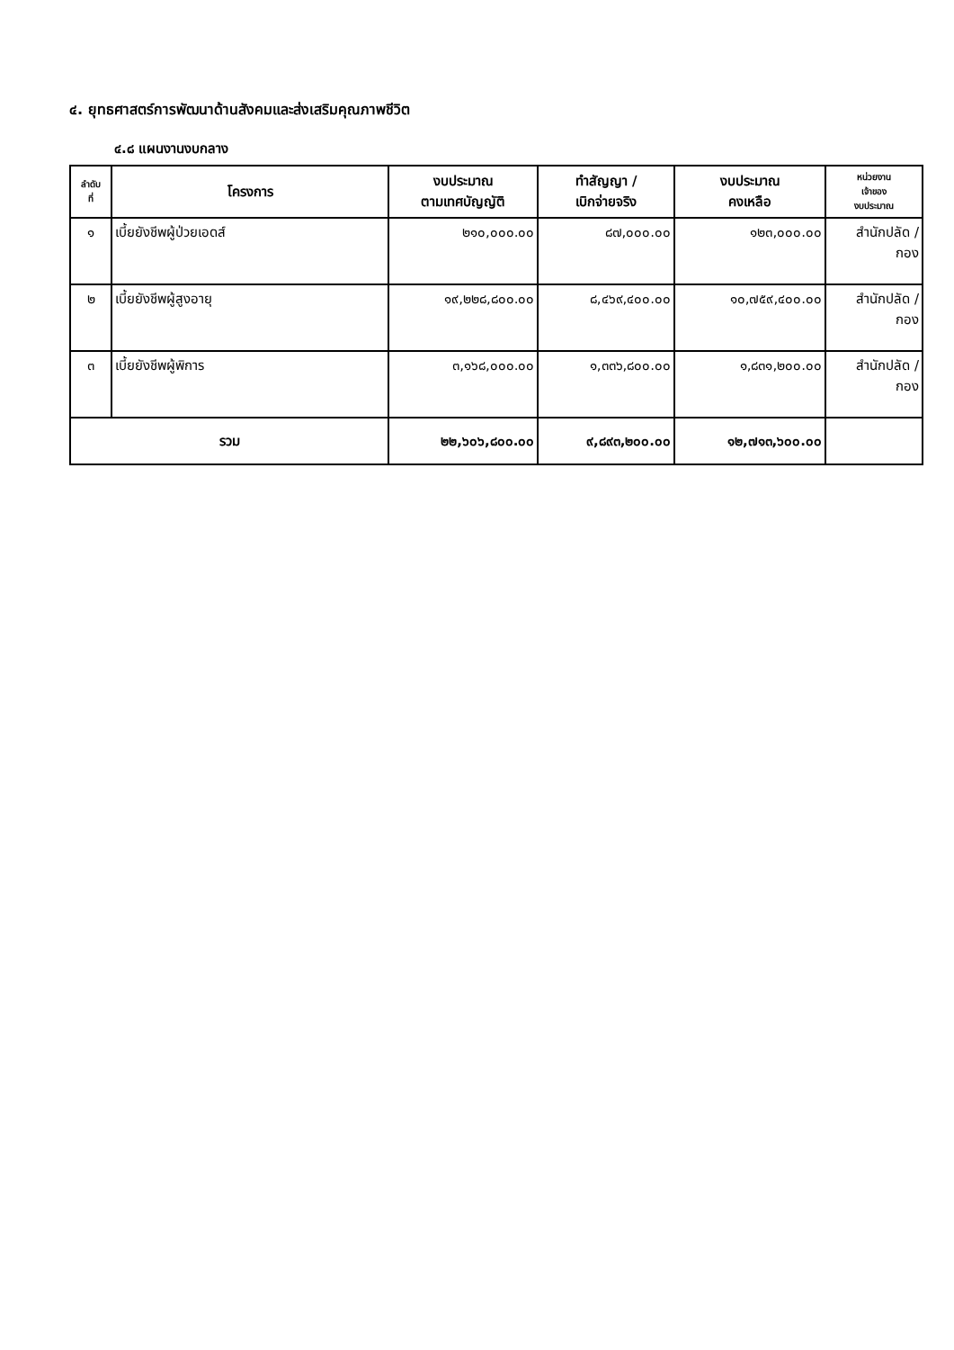๔. ยุทธศาสตร์การพัฒนาด้านสังคมและส่งเสริมคุณภาพชีวิต
๔.๘ แผนงานงบกลาง
| ลำดับ ที่ | โครงการ | งบประมาณ ตามเทศบัญญัติ | ทำสัญญา / เบิกจ่ายจริง | งบประมาณ คงเหลือ | หน่วยงาน เจ้าของ งบประมาณ |
| --- | --- | --- | --- | --- | --- |
| ๑ | เบี้ยยังชีพผู้ป่วยเอดส์ | ๒๑๐,๐๐๐.๐๐ | ๘๗,๐๐๐.๐๐ | ๑๒๓,๐๐๐.๐๐ | สำนักปลัด / กอง |
| ๒ | เบี้ยยังชีพผู้สูงอายุ | ๑๙,๒๒๘,๘๐๐.๐๐ | ๘,๔๖๙,๔๐๐.๐๐ | ๑๐,๗๕๙,๔๐๐.๐๐ | สำนักปลัด / กอง |
| ๓ | เบี้ยยังชีพผู้พิการ | ๓,๑๖๘,๐๐๐.๐๐ | ๑,๓๓๖,๘๐๐.๐๐ | ๑,๘๓๑,๒๐๐.๐๐ | สำนักปลัด / กอง |
| รวม | | ๒๒,๖๐๖,๘๐๐.๐๐ | ๙,๘๙๓,๒๐๐.๐๐ | ๑๒,๗๑๓,๖๐๐.๐๐ | |